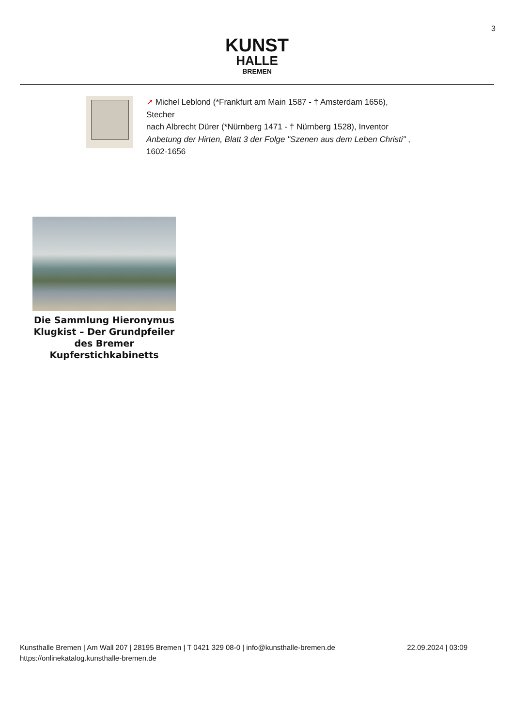3
KUNST
HALLE
BREMEN
↗ Michel Leblond (*Frankfurt am Main 1587 - † Amsterdam 1656), Stecher
nach Albrecht Dürer (*Nürnberg 1471 - † Nürnberg 1528), Inventor
Anbetung der Hirten, Blatt 3 der Folge "Szenen aus dem Leben Christi" , 1602-1656
Die Sammlung Hieronymus Klugkist – Der Grundpfeiler des Bremer Kupferstichkabinetts
Kunsthalle Bremen | Am Wall 207 | 28195 Bremen | T 0421 329 08-0 | info@kunsthalle-bremen.de
https://onlinekatalog.kunsthalle-bremen.de
22.09.2024 | 03:09